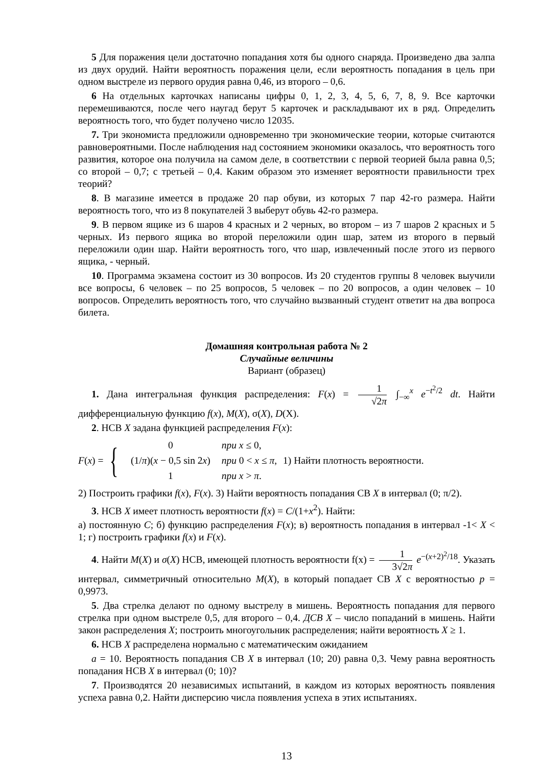5 Для поражения цели достаточно попадания хотя бы одного снаряда. Произведено два залпа из двух орудий. Найти вероятность поражения цели, если вероятность попадания в цель при одном выстреле из первого орудия равна 0,46, из второго – 0,6.
6 На отдельных карточках написаны цифры 0, 1, 2, 3, 4, 5, 6, 7, 8, 9. Все карточки перемешиваются, после чего наугад берут 5 карточек и раскладывают их в ряд. Определить вероятность того, что будет получено число 12035.
7. Три экономиста предложили одновременно три экономические теории, которые считаются равновероятными. После наблюдения над состоянием экономики оказалось, что вероятность того развития, которое она получила на самом деле, в соответствии с первой теорией была равна 0,5; со второй – 0,7; с третьей – 0,4. Каким образом это изменяет вероятности правильности трех теорий?
8. В магазине имеется в продаже 20 пар обуви, из которых 7 пар 42-го размера. Найти вероятность того, что из 8 покупателей 3 выберут обувь 42-го размера.
9. В первом ящике из 6 шаров 4 красных и 2 черных, во втором – из 7 шаров 2 красных и 5 черных. Из первого ящика во второй переложили один шар, затем из второго в первый переложили один шар. Найти вероятность того, что шар, извлеченный после этого из первого ящика, - черный.
10. Программа экзамена состоит из 30 вопросов. Из 20 студентов группы 8 человек выучили все вопросы, 6 человек – по 25 вопросов, 5 человек – по 20 вопросов, а один человек – 10 вопросов. Определить вероятность того, что случайно вызванный студент ответит на два вопроса билета.
Домашняя контрольная работа № 2
Случайные величины
Вариант (образец)
1. Дана интегральная функция распределения: F(x) = 1 √2π ∫<sub>−∞</sub><sup>x</sup> e<sup>−t<sup>2</sup>/2</sup> dt. Найти дифференциальную функцию f(x), M(X), σ(X), D(X).
2. НСВ X задана функцией распределения F(x):
F(x) = {
| 0 | при x ≤ 0, |
| (1/ π )( x − 0,5 sin 2 x ) | при 0 < x ≤ π , |
| 1 | при x > π . |
1) Найти плотность вероятности.
2) Построить графики f(x), F(x). 3) Найти вероятность попадания СВ X в интервал (0; π/2).
3. НСВ X имеет плотность вероятности f(x) = C/(1+x<sup>2</sup>). Найти:
а) постоянную C; б) функцию распределения F(x); в) вероятность попадания в интервал -1< X < 1; г) построить графики f(x) и F(x).
4. Найти M(X) и σ(X) НСВ, имеющей плотность вероятности f(x) = 1 3√2π e<sup>−(x+2)<sup>2</sup>/18</sup>. Указать интервал, симметричный относительно M(X), в который попадает СВ X с вероятностью p = 0,9973.
5. Два стрелка делают по одному выстрелу в мишень. Вероятность попадания для первого стрелка при одном выстреле 0,5, для второго – 0,4. ДСВ X – число попаданий в мишень. Найти закон распределения X; построить многоугольник распределения; найти вероятность X ≥ 1.
6. НСВ X распределена нормально с математическим ожиданием
a = 10. Вероятность попадания СВ X в интервал (10; 20) равна 0,3. Чему равна вероятность попадания НСВ X в интервал (0; 10)?
7. Производятся 20 независимых испытаний, в каждом из которых вероятность появления успеха равна 0,2. Найти дисперсию числа появления успеха в этих испытаниях.
13